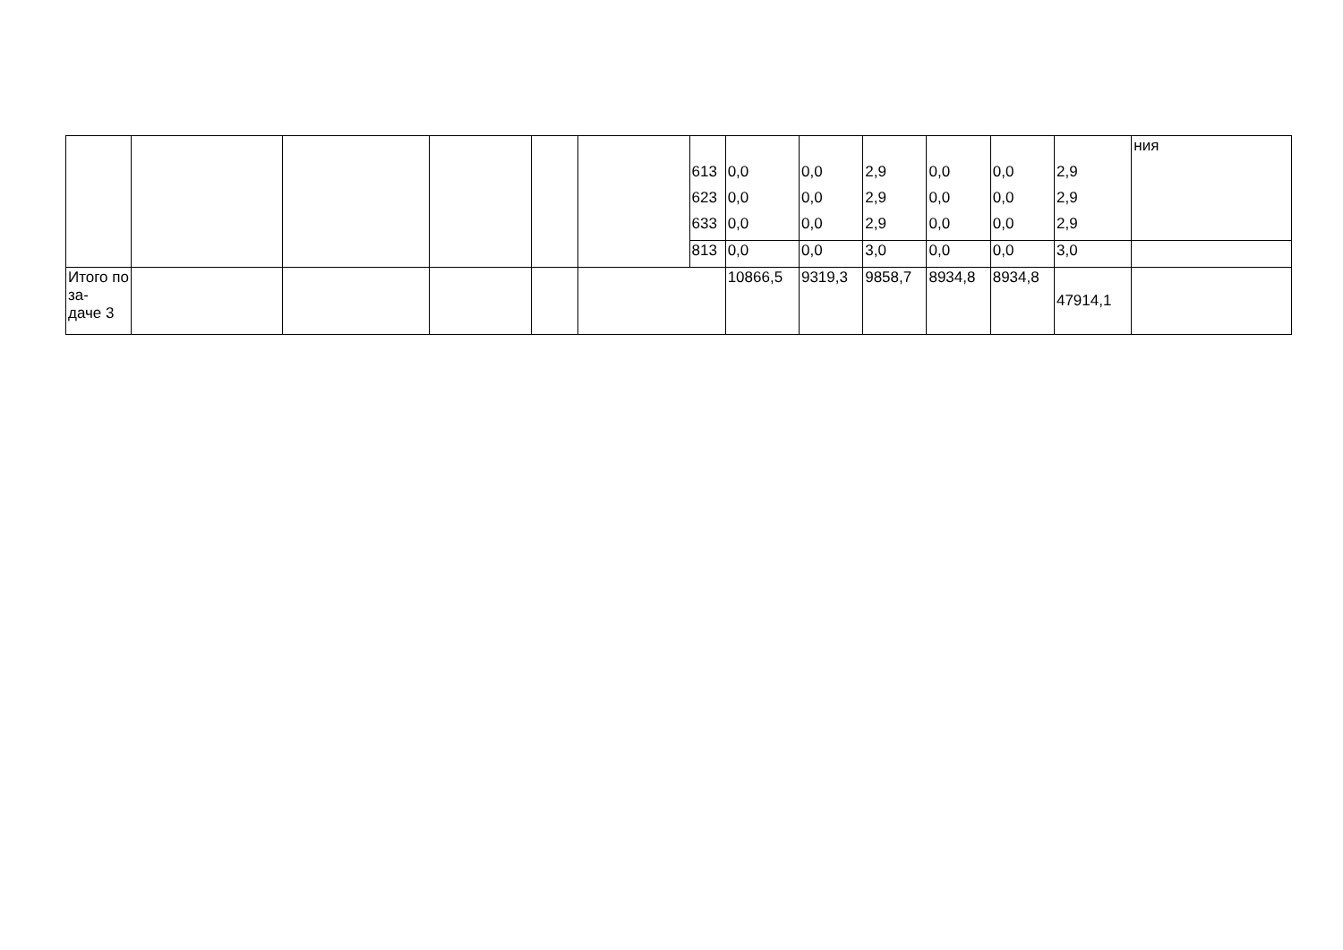| | | | | | | | | | | | | | ния |
| | | | | | | 613 | 0,0 | 0,0 | 2,9 | 0,0 | 0,0 | 2,9 | |
| | | | | | | 623 | 0,0 | 0,0 | 2,9 | 0,0 | 0,0 | 2,9 | |
| | | | | | | 633 | 0,0 | 0,0 | 2,9 | 0,0 | 0,0 | 2,9 | |
| | | | | | | 813 | 0,0 | 0,0 | 3,0 | 0,0 | 0,0 | 3,0 | |
| Итого по за- даче 3 | | | | | | | 10866,5 | 9319,3 | 9858,7 | 8934,8 | 8934,8 | 47914,1 | |